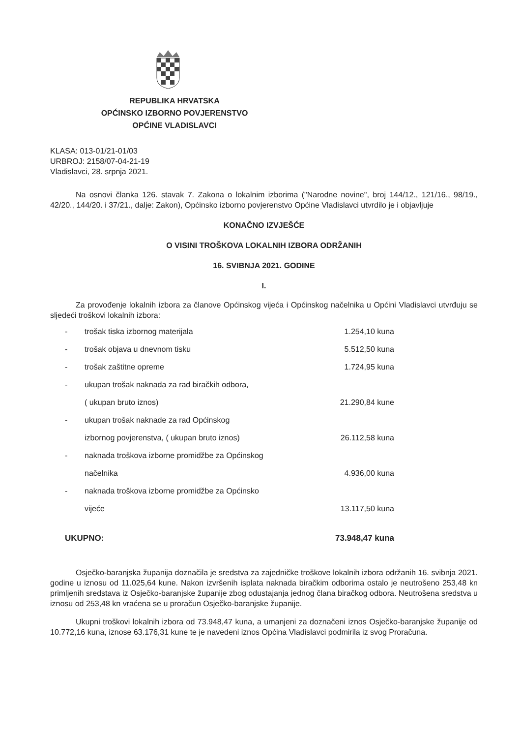REPUBLIKA HRVATSKA
OPĆINSKO IZBORNO POVJERENSTVO
OPĆINE VLADISLAVCI
KLASA: 013-01/21-01/03
URBROJ: 2158/07-04-21-19
Vladislavci, 28. srpnja 2021.
Na osnovi članka 126. stavak 7. Zakona o lokalnim izborima ("Narodne novine", broj 144/12., 121/16., 98/19., 42/20., 144/20. i 37/21., dalje: Zakon), Općinsko izborno povjerenstvo Općine Vladislavci utvrdilo je i objavljuje
KONAČNO IZVJEŠĆE
O VISINI TROŠKOVA LOKALNIH IZBORA ODRŽANIH
16. SVIBNJA 2021. GODINE
I.
Za provođenje lokalnih izbora za članove Općinskog vijeća i Općinskog načelnika u Općini Vladislavci utvrđuju se sljedeći troškovi lokalnih izbora:
| - | trošak tiska izbornog materijala | 1.254,10 kuna |
| - | trošak objava u dnevnom tisku | 5.512,50 kuna |
| - | trošak zaštitne opreme | 1.724,95 kuna |
| - | ukupan trošak naknada za rad biračkih odbora, | |
| | ( ukupan bruto iznos) | 21.290,84 kune |
| - | ukupan trošak naknade za rad Općinskog | |
| | izbornog povjerenstva, ( ukupan bruto iznos) | 26.112,58 kuna |
| - | naknada troškova izborne promidžbe za Općinskog | |
| | načelnika | 4.936,00 kuna |
| - | naknada troškova izborne promidžbe za Općinsko | |
| | vijeće | 13.117,50 kuna |
| UKUPNO: | | 73.948,47 kuna |
Osječko-baranjska županija doznačila je sredstva za zajedničke troškove lokalnih izbora održanih 16. svibnja 2021. godine u iznosu od 11.025,64 kune. Nakon izvršenih isplata naknada biračkim odborima ostalo je neutrošeno 253,48 kn primljenih sredstava iz Osječko-baranjske županije zbog odustajanja jednog člana biračkog odbora. Neutrošena sredstva u iznosu od 253,48 kn vraćena se u proračun Osječko-baranjske županije.
Ukupni troškovi lokalnih izbora od 73.948,47 kuna, a umanjeni za doznačeni iznos Osječko-baranjske županije od 10.772,16 kuna, iznose 63.176,31 kune te je navedeni iznos Općina Vladislavci podmirila iz svog Proračuna.